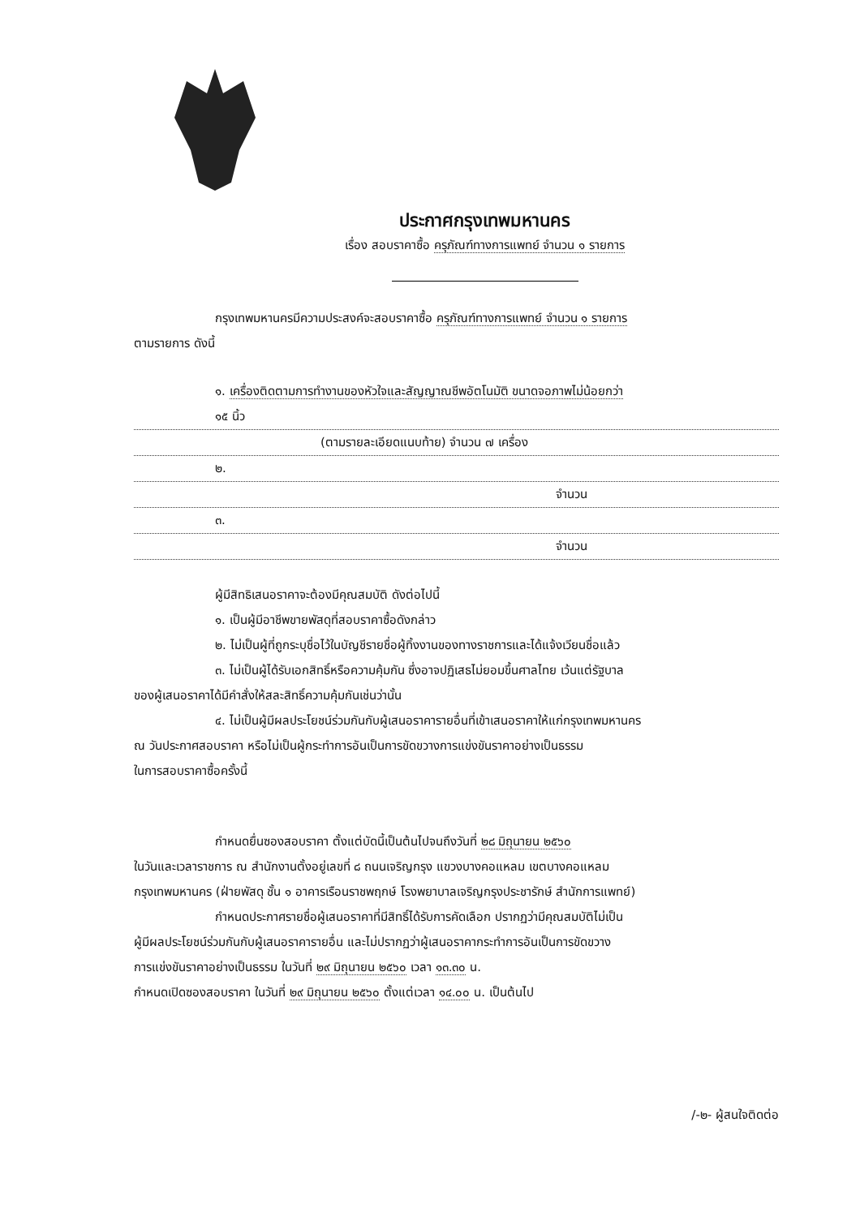ประกาศกรุงเทพมหานคร
เรื่อง สอบราคาซื้อ ครุภัณฑ์ทางการแพทย์ จำนวน ๑ รายการ
กรุงเทพมหานครมีความประสงค์จะสอบราคาซื้อ ครุภัณฑ์ทางการแพทย์ จำนวน ๑ รายการ
ตามรายการ ดังนี้
๑. เครื่องติดตามการทำงานของหัวใจและสัญญาณชีพอัตโนมัติ ขนาดจอภาพไม่น้อยกว่า
๑๕ นิ้ว
(ตามรายละเอียดแนบท้าย) จำนวน ๗ เครื่อง
๒.
จำนวน
๓.
จำนวน
ผู้มีสิทธิเสนอราคาจะต้องมีคุณสมบัติ ดังต่อไปนี้
๑. เป็นผู้มีอาชีพขายพัสดุที่สอบราคาซื้อดังกล่าว
๒. ไม่เป็นผู้ที่ถูกระบุชื่อไว้ในบัญชีรายชื่อผู้ทิ้งงานของทางราชการและได้แจ้งเวียนชื่อแล้ว
๓. ไม่เป็นผู้ได้รับเอกสิทธิ์หรือความคุ้มกัน ซึ่งอาจปฏิเสธไม่ยอมขึ้นศาลไทย เว้นแต่รัฐบาล
ของผู้เสนอราคาได้มีคำสั่งให้สละสิทธิ์ความคุ้มกันเช่นว่านั้น
๔. ไม่เป็นผู้มีผลประโยชน์ร่วมกันกับผู้เสนอราคารายอื่นที่เข้าเสนอราคาให้แก่กรุงเทพมหานคร
ณ วันประกาศสอบราคา หรือไม่เป็นผู้กระทำการอันเป็นการขัดขวางการแข่งขันราคาอย่างเป็นธรรม
ในการสอบราคาซื้อครั้งนี้
กำหนดยื่นซองสอบราคา ตั้งแต่บัดนี้เป็นต้นไปจนถึงวันที่ ๒๘ มิถุนายน ๒๕๖๐
ในวันและเวลาราชการ ณ สำนักงานตั้งอยู่เลขที่ ๘ ถนนเจริญกรุง แขวงบางคอแหลม เขตบางคอแหลม
กรุงเทพมหานคร (ฝ่ายพัสดุ ชั้น ๑ อาคารเรือนราชพฤกษ์ โรงพยาบาลเจริญกรุงประชารักษ์ สำนักการแพทย์)
กำหนดประกาศรายชื่อผู้เสนอราคาที่มีสิทธิ์ได้รับการคัดเลือก ปรากฏว่ามีคุณสมบัติไม่เป็น
ผู้มีผลประโยชน์ร่วมกันกับผู้เสนอราคารายอื่น และไม่ปรากฏว่าผู้เสนอราคากระทำการอันเป็นการขัดขวาง
การแข่งขันราคาอย่างเป็นธรรม ในวันที่ ๒๙ มิถุนายน ๒๕๖๐ เวลา ๑๓.๓๐ น.
กำหนดเปิดซองสอบราคา ในวันที่ ๒๙ มิถุนายน ๒๕๖๐ ตั้งแต่เวลา ๑๔.๐๐ น. เป็นต้นไป
/-๒- ผู้สนใจติดต่อ